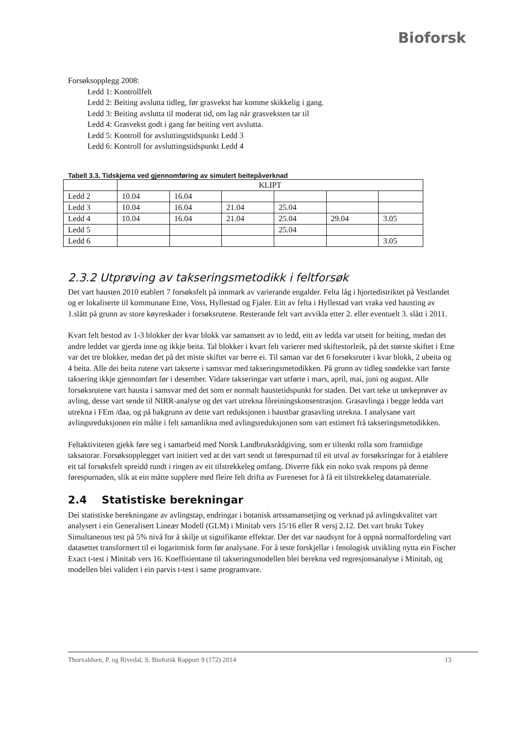Bioforsk
Forsøksopplegg 2008:
Ledd 1: Kontrollfelt
Ledd 2: Beiting avslutta tidleg, før grasvekst har komme skikkelig i gang.
Ledd 3: Beiting avslutta til moderat tid, om lag når grasveksten tar til
Ledd 4: Grasvekst godt i gang før beiting vert avslutta.
Ledd 5: Kontroll for avsluttingstidspunkt Ledd 3
Ledd 6: Kontroll for avsluttingstidspunkt Ledd 4
Tabell 3.3. Tidskjema ved gjennomføring av simulert beitepåverknad
| | KLIPT | | | | | |
| Ledd 2 | 10.04 | 16.04 | | | | |
| Ledd 3 | 10.04 | 16.04 | 21.04 | 25.04 | | |
| Ledd 4 | 10.04 | 16.04 | 21.04 | 25.04 | 29.04 | 3.05 |
| Ledd 5 | | | | 25.04 | | |
| Ledd 6 | | | | | | 3.05 |
2.3.2 Utprøving av takseringsmetodikk i feltforsøk
Det vart hausten 2010 etablert 7 forsøksfelt på innmark av varierande engalder. Felta låg i hjortedistriktet på Vestlandet og er lokaliserte til kommunane Etne, Voss, Hyllestad og Fjaler. Eitt av felta i Hyllestad vart vraka ved hausting av 1.slått på grunn av store køyreskader i forsøksrutene. Resterande felt vart avvikla etter 2. eller eventuelt 3. slått i 2011.
Kvart felt bestod av 1-3 blokker der kvar blokk var samansett av to ledd, eitt av ledda var utsett for beiting, medan det andre leddet var gjerda inne og ikkje beita. Tal blokker i kvart felt varierer med skiftestorleik, på det største skiftet i Etne var det tre blokker, medan det på det miste skiftet var berre ei. Til saman var det 6 forsøksruter i kvar blokk, 2 ubeita og 4 beita. Alle dei beita rutene vart takserte i samsvar med takseringsmetodikken. På grunn av tidleg snødekke vart første taksering ikkje gjennomført før i desember. Vidare takseringar vart utførte i mars, april, mai, juni og august. Alle forsøksrutene vart hausta i samsvar med det som er normalt haustetidspunkt for staden. Det vart teke ut tørkeprøver av avling, desse vart sende til NIRR-analyse og det vart utrekna fôreiningskonsentrasjon. Grasavlinga i begge ledda vart utrekna i FEm /daa, og på bakgrunn av dette vart reduksjonen i haustbar grasavling utrekna. I analysane vart avlingsreduksjonen ein målte i felt samanlikna med avlingsreduksjonen som vart estimert frå takseringsmetodikken.
Feltaktiviteten gjekk føre seg i samarbeid med Norsk Landbruksrådgiving, som er tiltenkt rolla som framtidige taksatorar. Forsøksopplegget vart initiert ved at det vart sendt ut førespurnad til eit utval av forsøksringar for å etablere eit tal forsøksfelt spreidd rundt i ringen av eit tilstrekkeleg omfang. Diverre fikk ein noko svak respons på denne førespurnaden, slik at ein måtte supplere med fleire felt drifta av Fureneset for å få eit tilstrekkeleg datamateriale.
2.4 Statistiske berekningar
Dei statistiske berekningane av avlingstap, endringar i botanisk artssamansetjing og verknad på avlingskvalitet vart analysert i ein Generalisert Lineær Modell (GLM) i Minitab vers 15/16 eller R versj 2.12. Det vart brukt Tukey Simultaneous test på 5% nivå for å skilje ut signifikante effektar. Der det var naudsynt for å oppnå normalfordeling vart datasettet transformert til ei logaritmisk form før analysane. For å teste forskjellar i fenologisk utvikling nytta ein Fischer Exact t-test i Minitab vers 16. Koeffisientane til takseringsmodellen blei berekna ved regresjonsanalyse i Minitab, og modellen blei validert i ein parvis t-test i same programvare.
Thorvaldsen, P. og Rivedal, S. Bioforsk Rapport 9 (172) 2014 13